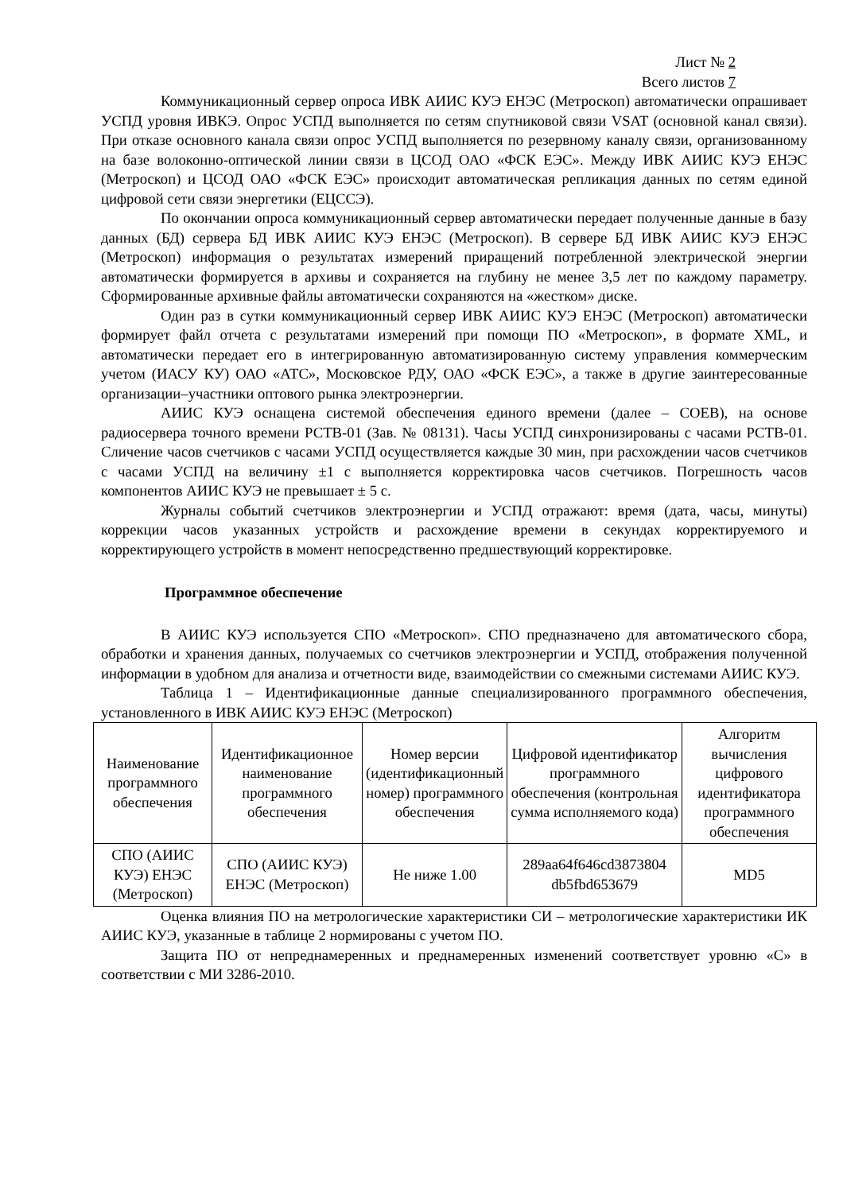Лист № 2
Всего листов 7
Коммуникационный сервер опроса ИВК АИИС КУЭ ЕНЭС (Метроскоп) автоматически опрашивает УСПД уровня ИВКЭ. Опрос УСПД выполняется по сетям спутниковой связи VSAT (основной канал связи). При отказе основного канала связи опрос УСПД выполняется по резервному каналу связи, организованному на базе волоконно-оптической линии связи в ЦСОД ОАО «ФСК ЕЭС». Между ИВК АИИС КУЭ ЕНЭС (Метроскоп) и ЦСОД ОАО «ФСК ЕЭС» происходит автоматическая репликация данных по сетям единой цифровой сети связи энергетики (ЕЦССЭ).
По окончании опроса коммуникационный сервер автоматически передает полученные данные в базу данных (БД) сервера БД ИВК АИИС КУЭ ЕНЭС (Метроскоп). В сервере БД ИВК АИИС КУЭ ЕНЭС (Метроскоп) информация о результатах измерений приращений потребленной электрической энергии автоматически формируется в архивы и сохраняется на глубину не менее 3,5 лет по каждому параметру. Сформированные архивные файлы автоматически сохраняются на «жестком» диске.
Один раз в сутки коммуникационный сервер ИВК АИИС КУЭ ЕНЭС (Метроскоп) автоматически формирует файл отчета с результатами измерений при помощи ПО «Метроскоп», в формате XML, и автоматически передает его в интегрированную автоматизированную систему управления коммерческим учетом (ИАСУ КУ) ОАО «АТС», Московское РДУ, ОАО «ФСК ЕЭС», а также в другие заинтересованные организации–участники оптового рынка электроэнергии.
АИИС КУЭ оснащена системой обеспечения единого времени (далее – СОЕВ), на основе радиосервера точного времени РСТВ-01 (Зав. № 08131). Часы УСПД синхронизированы с часами РСТВ-01. Сличение часов счетчиков с часами УСПД осуществляется каждые 30 мин, при расхождении часов счетчиков с часами УСПД на величину ±1 с выполняется корректировка часов счетчиков. Погрешность часов компонентов АИИС КУЭ не превышает ± 5 с.
Журналы событий счетчиков электроэнергии и УСПД отражают: время (дата, часы, минуты) коррекции часов указанных устройств и расхождение времени в секундах корректируемого и корректирующего устройств в момент непосредственно предшествующий корректировке.
Программное обеспечение
В АИИС КУЭ используется СПО «Метроскоп». СПО предназначено для автоматического сбора, обработки и хранения данных, получаемых со счетчиков электроэнергии и УСПД, отображения полученной информации в удобном для анализа и отчетности виде, взаимодействии со смежными системами АИИС КУЭ.
Таблица 1 – Идентификационные данные специализированного программного обеспечения, установленного в ИВК АИИС КУЭ ЕНЭС (Метроскоп)
| Наименование программного обеспечения | Идентификационное наименование программного обеспечения | Номер версии (идентификационный номер) программного обеспечения | Цифровой идентификатор программного обеспечения (контрольная сумма исполняемого кода) | Алгоритм вычисления цифрового идентификатора программного обеспечения |
| СПО (АИИС КУЭ) ЕНЭС (Метроскоп) | СПО (АИИС КУЭ) ЕНЭС (Метроскоп) | Не ниже 1.00 | 289aa64f646cd3873804 db5fbd653679 | MD5 |
Оценка влияния ПО на метрологические характеристики СИ – метрологические характеристики ИК АИИС КУЭ, указанные в таблице 2 нормированы с учетом ПО.
Защита ПО от непреднамеренных и преднамеренных изменений соответствует уровню «С» в соответствии с МИ 3286-2010.